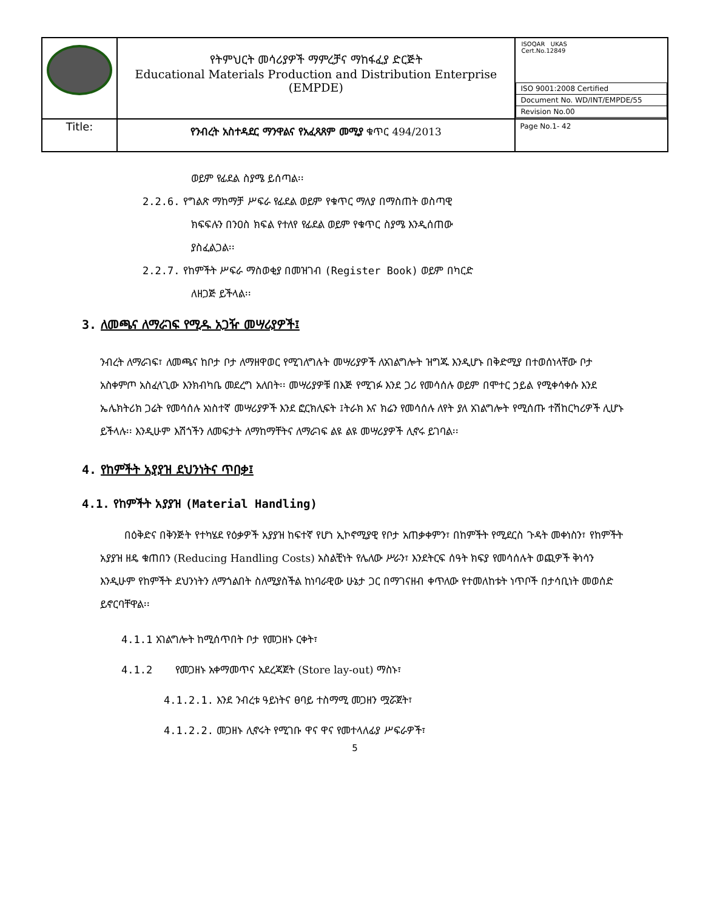| | የትምህርት መሳሪያዎች ማምረቻና ማከፋፈያ ድርጅት Educational Materials Production and Distribution Enterprise (EMPDE) | ISOQAR UKAS Cert.No.12849 / ISO 9001:2008 Certified / / Document No. WD/INT/EMPDE/55 / / Revision No.00 / |
| Title: | የንብረት አስተዳደር ማንዋልና የአፈጻጸም መሚያ ቁጥር 494/2013 | Page No.1- 42 |
ወይም የፊደል ስያሜ ይሰጣል፡፡
2.2.6. የግልጽ ማከማቻ ሥፍራ የፊደል ወይም የቁጥር ማለያ በማስጠት ወስጣዊ
ክፍፍሉን በንዐስ ክፍል የተለየ የፊደል ወይም የቁጥር ስያሜ እንዲሰጠው
ያስፈልጋል፡፡
2.2.7. የከምችት ሥፍራ ማስወቂያ በመዝገብ (Register Book) ወይም በካርድ
ለዘጋጅ ይችላል፡፡
3. ለመጫና ለማራገፍ የሚዱ አጋዥ መሣሪያዎች፤
ንብረት ለማራገፍ፣ ለመጫና ከቦታ ቦታ ለማዘዋወር የሚገለግሉት መሣሪያዎች ለአገልግሎት ዝግጁ እንዲሆኑ በቅድሚያ በተወሰነላቸው ቦታ አስቀምጦ አስፈላጊው እንክብካቤ መደረግ አለበት፡፡ መሣሪያዎቹ በእጅ የሚገፉ እንደ ጋሪ የመሳሰሉ ወይም በሞተር ኃይል የሚቀሳቀሱ እንደ ኤሌክትሪክ ጋሬት የመሳሰሉ አነስተኛ መሣሪያዎች እንደ ፎርክሊፍት ፤ትራክ እና ክሬን የመሳሰሉ ለየት ያለ አገልግሎት የሚሰጡ ተሽከርካሪዎች ሊሆኑ ይችላሉ፡፡ እንዲሁም እሽጎችን ለመፍታት ለማከማቸትና ለማራገፍ ልዩ ልዩ መሣሪያዎች ሊኖሩ ይገባል፡፡
4. የከምችት አያያዝ ደህንነትና ጥበቃ፤
4.1. የከምችት አያያዝ (Material Handling)
በዕቅድና በቅንጅት የተካሄደ የዕቃዎች አያያዝ ከፍተኛ የሆነ ኢኮኖሚያዊ የቦታ አጠቃቀምን፣ በከምችት የሚደርስ ጉዳት መቀነስን፣ የከምችት አያያዝ ዘዴ ቁጠበን (Reducing Handling Costs) አስልቺነት የሌለው ሥራን፣ እንደትርፍ ሰዓት ክፍያ የመሳሰሉት ወጪዎች ቅነሳን እንዲሁም የከምችት ደህንነትን ለማጎልበት ስለሚያስችል ከነባራዊው ሁኔታ ጋር በማገናዘብ ቀጥለው የተመለከቱት ነጥቦች በታሳቢነት መወሰድ ይኖርባቸዋል፡፡
4.1.1 አገልግሎት ከሚሰጥበት ቦታ የመጋዘኑ ርቀት፣
4.1.2 የመጋዘኑ አቀማመጥና አደረጃጀት (Store lay-out) ማስኑ፣
4.1.2.1. እንደ ንብረቱ ዓይነትና ፀባይ ተስማሚ መጋዘን ሟሯጀት፣
4.1.2.2. መጋዘኑ ሊኖሩት የሚገቡ ዋና ዋና የመተላለፊያ ሥፍራዎች፣
5